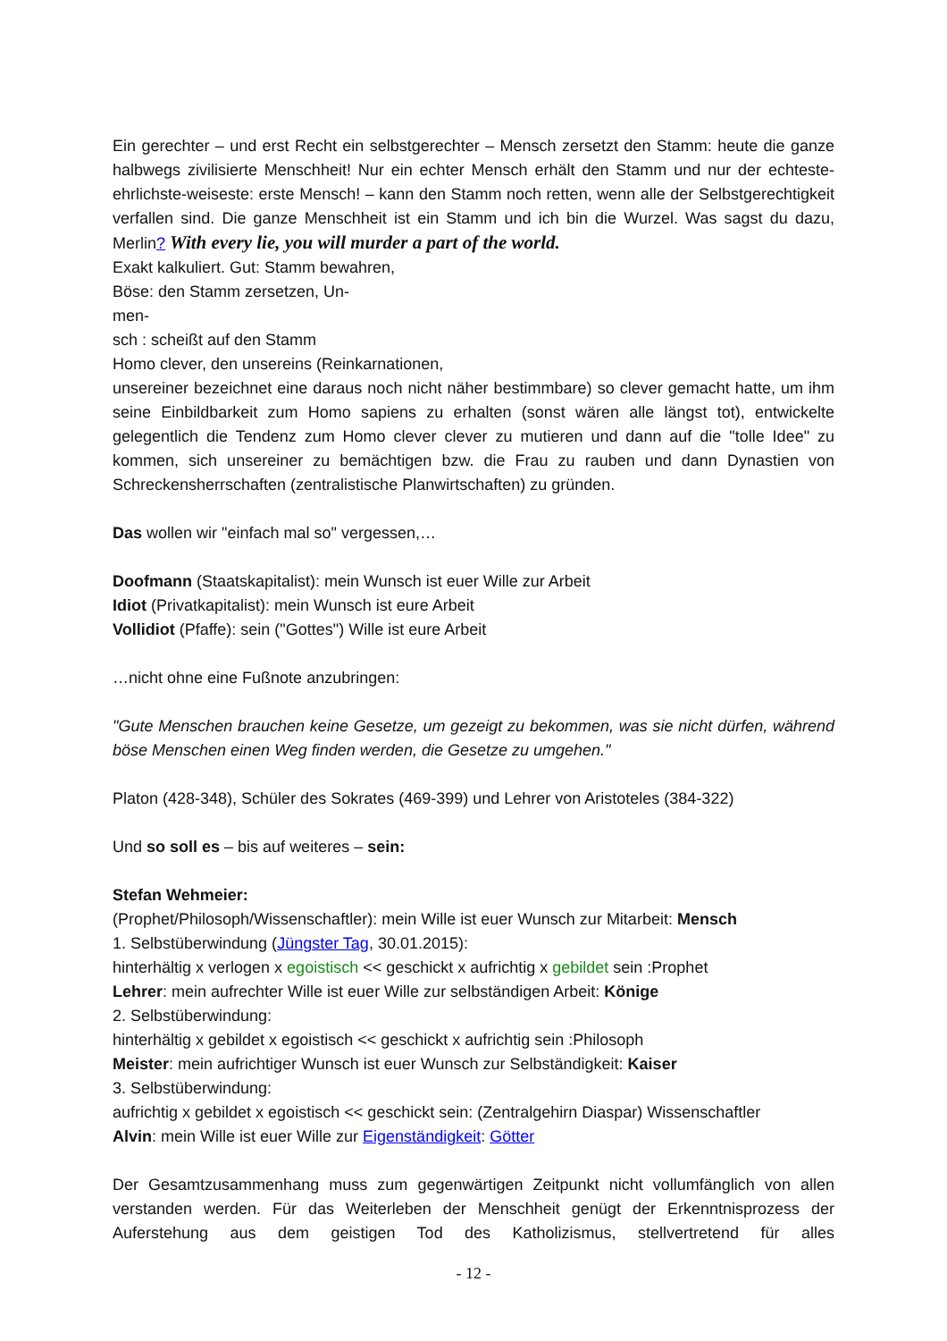Ein gerechter – und erst Recht ein selbstgerechter – Mensch zersetzt den Stamm: heute die ganze halbwegs zivilisierte Menschheit! Nur ein echter Mensch erhält den Stamm und nur der echteste-ehrlichste-weiseste: erste Mensch! – kann den Stamm noch retten, wenn alle der Selbstgerechtigkeit verfallen sind. Die ganze Menschheit ist ein Stamm und ich bin die Wurzel. Was sagst du dazu, Merlin? With every lie, you will murder a part of the world.
Exakt kalkuliert. Gut: Stamm bewahren,
Böse: den Stamm zersetzen, Un-
men-
sch : scheißt auf den Stamm
Homo clever, den unsereins (Reinkarnationen,
unsereiner bezeichnet eine daraus noch nicht näher bestimmbare) so clever gemacht hatte, um ihm seine Einbildbarkeit zum Homo sapiens zu erhalten (sonst wären alle längst tot), entwickelte gelegentlich die Tendenz zum Homo clever clever zu mutieren und dann auf die "tolle Idee" zu kommen, sich unsereiner zu bemächtigen bzw. die Frau zu rauben und dann Dynastien von Schreckensherrschaften (zentralistische Planwirtschaften) zu gründen.
Das wollen wir "einfach mal so" vergessen,…
Doofmann (Staatskapitalist): mein Wunsch ist euer Wille zur Arbeit
Idiot (Privatkapitalist): mein Wunsch ist eure Arbeit
Vollidiot (Pfaffe): sein ("Gottes") Wille ist eure Arbeit
…nicht ohne eine Fußnote anzubringen:
"Gute Menschen brauchen keine Gesetze, um gezeigt zu bekommen, was sie nicht dürfen, während böse Menschen einen Weg finden werden, die Gesetze zu umgehen."
Platon (428-348), Schüler des Sokrates (469-399) und Lehrer von Aristoteles (384-322)
Und so soll es – bis auf weiteres – sein:
Stefan Wehmeier:
(Prophet/Philosoph/Wissenschaftler): mein Wille ist euer Wunsch zur Mitarbeit: Mensch
1. Selbstüberwindung (Jüngster Tag, 30.01.2015):
hinterhältig x verlogen x egoistisch << geschickt x aufrichtig x gebildet sein :Prophet
Lehrer: mein aufrechter Wille ist euer Wille zur selbständigen Arbeit: Könige
2. Selbstüberwindung:
hinterhältig x gebildet x egoistisch << geschickt x aufrichtig sein :Philosoph
Meister: mein aufrichtiger Wunsch ist euer Wunsch zur Selbständigkeit: Kaiser
3. Selbstüberwindung:
aufrichtig x gebildet x egoistisch << geschickt sein: (Zentralgehirn Diaspar) Wissenschaftler
Alvin: mein Wille ist euer Wille zur Eigenständigkeit: Götter
Der Gesamtzusammenhang muss zum gegenwärtigen Zeitpunkt nicht vollumfänglich von allen verstanden werden. Für das Weiterleben der Menschheit genügt der Erkenntnisprozess der Auferstehung aus dem geistigen Tod des Katholizismus, stellvertretend für alles
- 12 -